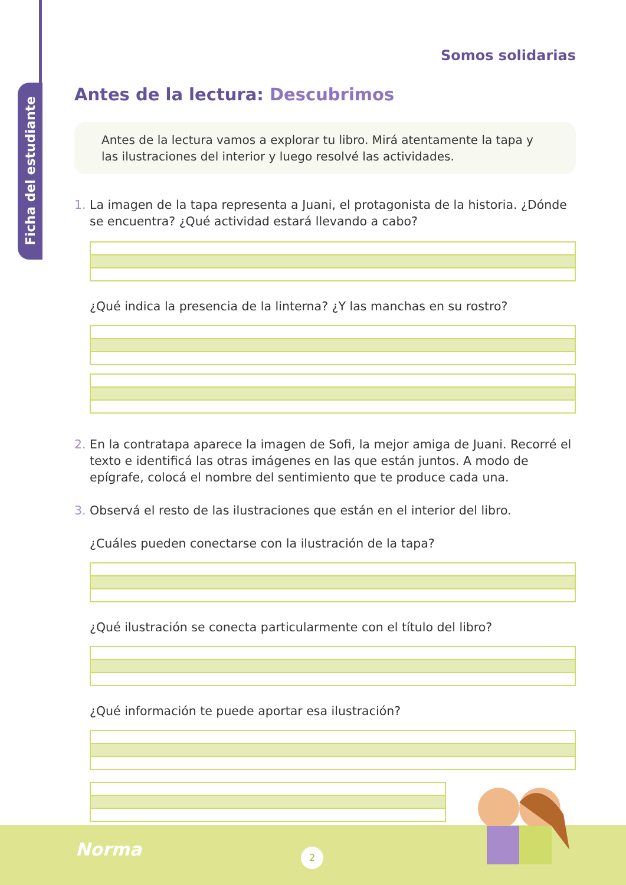Ficha del estudiante
Somos solidarias
Antes de la lectura: Descubrimos
Antes de la lectura vamos a explorar tu libro. Mirá atentamente la tapa y las ilustraciones del interior y luego resolvé las actividades.
1. La imagen de la tapa representa a Juani, el protagonista de la historia. ¿Dónde se encuentra? ¿Qué actividad estará llevando a cabo?
¿Qué indica la presencia de la linterna? ¿Y las manchas en su rostro?
2. En la contratapa aparece la imagen de Sofi, la mejor amiga de Juani. Recorré el texto e identificá las otras imágenes en las que están juntos. A modo de epígrafe, colocá el nombre del sentimiento que te produce cada una.
3. Observá el resto de las ilustraciones que están en el interior del libro.
¿Cuáles pueden conectarse con la ilustración de la tapa?
¿Qué ilustración se conecta particularmente con el título del libro?
¿Qué información te puede aportar esa ilustración?
Norma 2